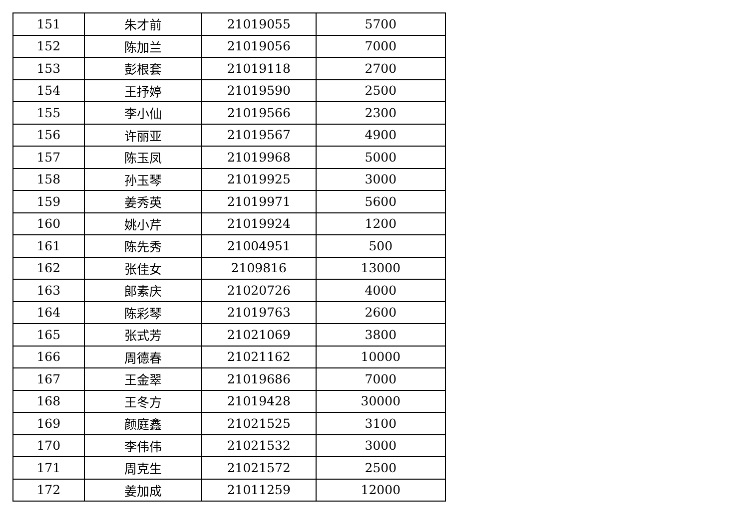| 151 | 朱才前 | 21019055 | 5700 |
| 152 | 陈加兰 | 21019056 | 7000 |
| 153 | 彭根套 | 21019118 | 2700 |
| 154 | 王抒婷 | 21019590 | 2500 |
| 155 | 李小仙 | 21019566 | 2300 |
| 156 | 许丽亚 | 21019567 | 4900 |
| 157 | 陈玉凤 | 21019968 | 5000 |
| 158 | 孙玉琴 | 21019925 | 3000 |
| 159 | 姜秀英 | 21019971 | 5600 |
| 160 | 姚小芹 | 21019924 | 1200 |
| 161 | 陈先秀 | 21004951 | 500 |
| 162 | 张佳女 | 2109816 | 13000 |
| 163 | 郎素庆 | 21020726 | 4000 |
| 164 | 陈彩琴 | 21019763 | 2600 |
| 165 | 张式芳 | 21021069 | 3800 |
| 166 | 周德春 | 21021162 | 10000 |
| 167 | 王金翠 | 21019686 | 7000 |
| 168 | 王冬方 | 21019428 | 30000 |
| 169 | 颜庭鑫 | 21021525 | 3100 |
| 170 | 李伟伟 | 21021532 | 3000 |
| 171 | 周克生 | 21021572 | 2500 |
| 172 | 姜加成 | 21011259 | 12000 |